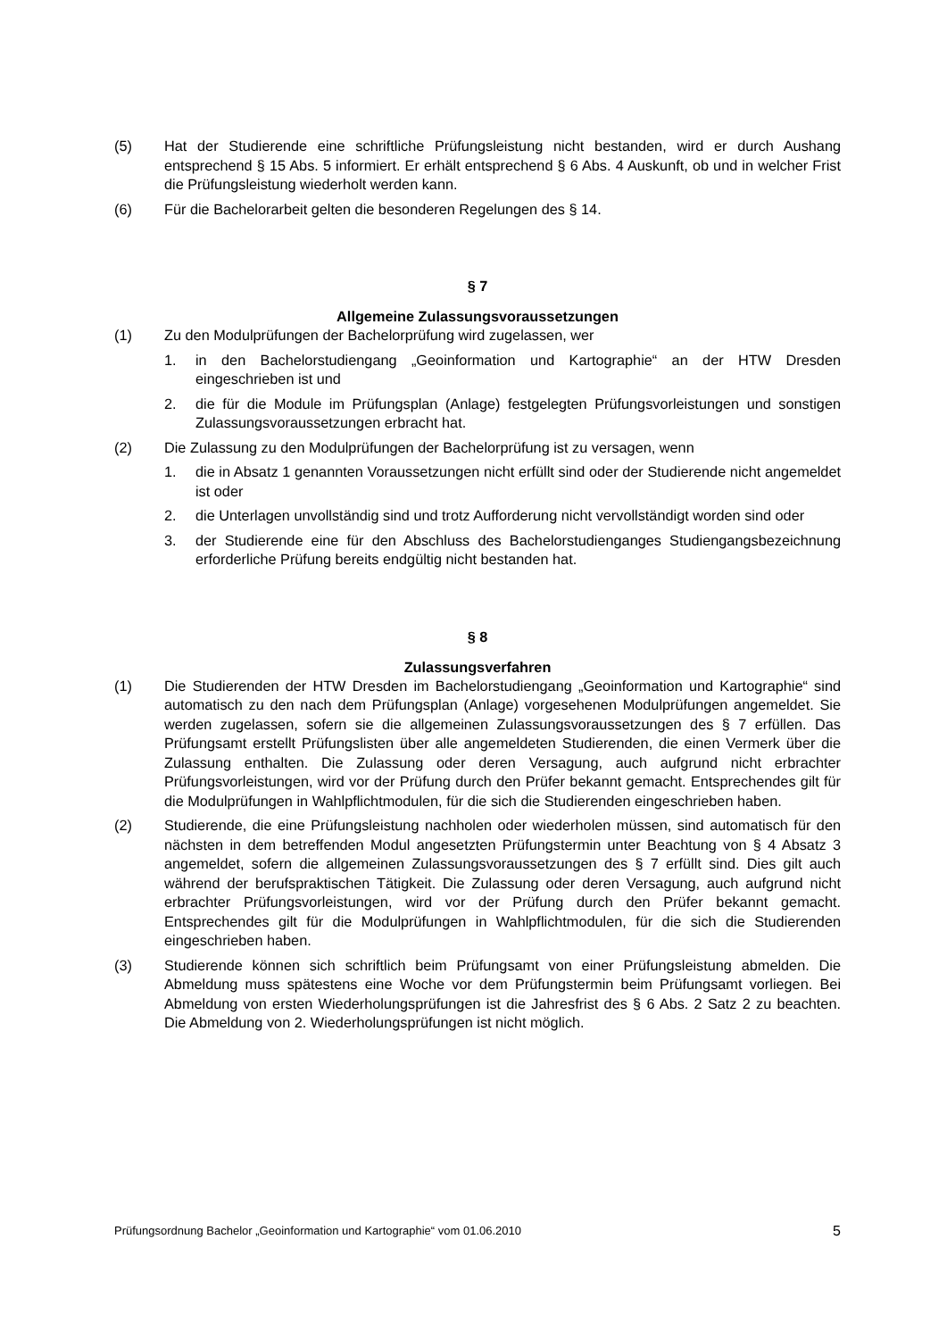(5) Hat der Studierende eine schriftliche Prüfungsleistung nicht bestanden, wird er durch Aushang entsprechend § 15 Abs. 5 informiert. Er erhält entsprechend § 6 Abs. 4 Auskunft, ob und in welcher Frist die Prüfungsleistung wiederholt werden kann.
(6) Für die Bachelorarbeit gelten die besonderen Regelungen des § 14.
§ 7
Allgemeine Zulassungsvoraussetzungen
(1) Zu den Modulprüfungen der Bachelorprüfung wird zugelassen, wer
1. in den Bachelorstudiengang „Geoinformation und Kartographie“ an der HTW Dresden eingeschrieben ist und
2. die für die Module im Prüfungsplan (Anlage) festgelegten Prüfungsvorleistungen und sonstigen Zulassungsvoraussetzungen erbracht hat.
(2) Die Zulassung zu den Modulprüfungen der Bachelorprüfung ist zu versagen, wenn
1. die in Absatz 1 genannten Voraussetzungen nicht erfüllt sind oder der Studierende nicht angemeldet ist oder
2. die Unterlagen unvollständig sind und trotz Aufforderung nicht vervollständigt worden sind oder
3. der Studierende eine für den Abschluss des Bachelorstudienganges Studiengangsbezeichnung erforderliche Prüfung bereits endgültig nicht bestanden hat.
§ 8
Zulassungsverfahren
(1) Die Studierenden der HTW Dresden im Bachelorstudiengang „Geoinformation und Kartographie“ sind automatisch zu den nach dem Prüfungsplan (Anlage) vorgesehenen Modulprüfungen angemeldet. Sie werden zugelassen, sofern sie die allgemeinen Zulassungsvoraussetzungen des § 7 erfüllen. Das Prüfungsamt erstellt Prüfungslisten über alle angemeldeten Studierenden, die einen Vermerk über die Zulassung enthalten. Die Zulassung oder deren Versagung, auch aufgrund nicht erbrachter Prüfungsvorleistungen, wird vor der Prüfung durch den Prüfer bekannt gemacht. Entsprechendes gilt für die Modulprüfungen in Wahlpflichtmodulen, für die sich die Studierenden eingeschrieben haben.
(2) Studierende, die eine Prüfungsleistung nachholen oder wiederholen müssen, sind automatisch für den nächsten in dem betreffenden Modul angesetzten Prüfungstermin unter Beachtung von § 4 Absatz 3 angemeldet, sofern die allgemeinen Zulassungsvoraussetzungen des § 7 erfüllt sind. Dies gilt auch während der berufspraktischen Tätigkeit. Die Zulassung oder deren Versagung, auch aufgrund nicht erbrachter Prüfungsvorleistungen, wird vor der Prüfung durch den Prüfer bekannt gemacht. Entsprechendes gilt für die Modulprüfungen in Wahlpflichtmodulen, für die sich die Studierenden eingeschrieben haben.
(3) Studierende können sich schriftlich beim Prüfungsamt von einer Prüfungsleistung abmelden. Die Abmeldung muss spätestens eine Woche vor dem Prüfungstermin beim Prüfungsamt vorliegen. Bei Abmeldung von ersten Wiederholungsprüfungen ist die Jahresfrist des § 6 Abs. 2 Satz 2 zu beachten. Die Abmeldung von 2. Wiederholungsprüfungen ist nicht möglich.
Prüfungsordnung Bachelor „Geoinformation und Kartographie“ vom 01.06.2010 5